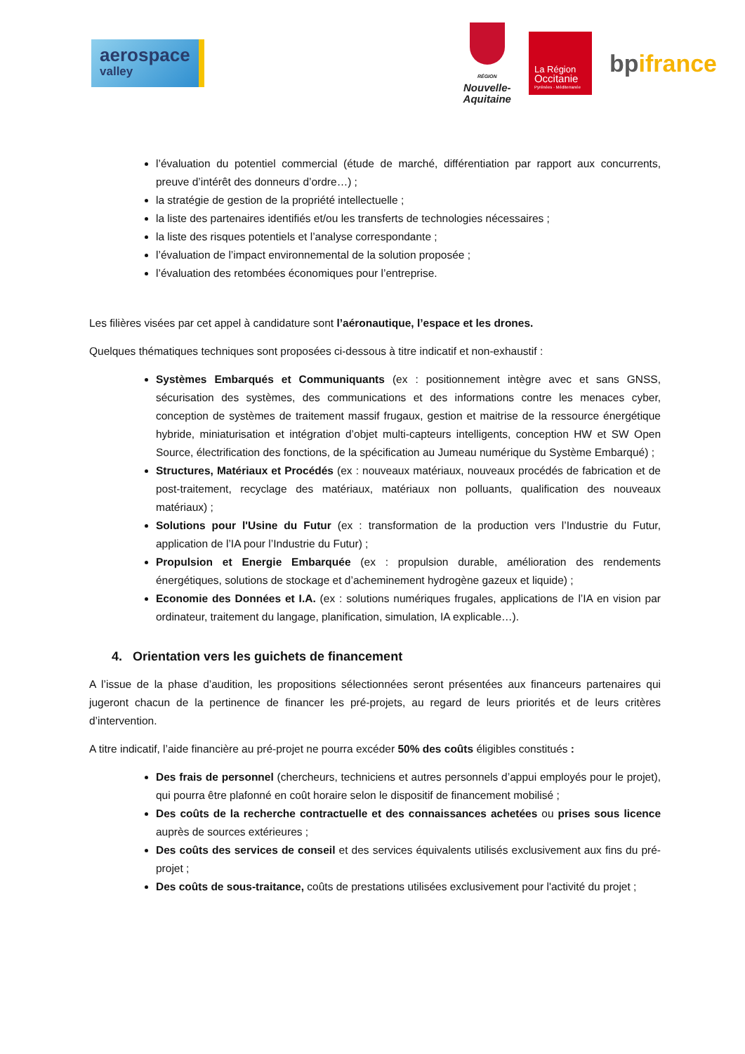aerospace
valley
RÉGION
Nouvelle-
Aquitaine
La Région
Occitanie
Pyrénées · Méditerranée
bpifrance
l’évaluation du potentiel commercial (étude de marché, différentiation par rapport aux concurrents, preuve d’intérêt des donneurs d’ordre…) ;
la stratégie de gestion de la propriété intellectuelle ;
la liste des partenaires identifiés et/ou les transferts de technologies nécessaires ;
la liste des risques potentiels et l’analyse correspondante ;
l’évaluation de l’impact environnemental de la solution proposée ;
l’évaluation des retombées économiques pour l’entreprise.
Les filières visées par cet appel à candidature sont l’aéronautique, l’espace et les drones.
Quelques thématiques techniques sont proposées ci-dessous à titre indicatif et non-exhaustif :
Systèmes Embarqués et Communiquants (ex : positionnement intègre avec et sans GNSS, sécurisation des systèmes, des communications et des informations contre les menaces cyber, conception de systèmes de traitement massif frugaux, gestion et maitrise de la ressource énergétique hybride, miniaturisation et intégration d’objet multi-capteurs intelligents, conception HW et SW Open Source, électrification des fonctions, de la spécification au Jumeau numérique du Système Embarqué) ;
Structures, Matériaux et Procédés (ex : nouveaux matériaux, nouveaux procédés de fabrication et de post-traitement, recyclage des matériaux, matériaux non polluants, qualification des nouveaux matériaux) ;
Solutions pour l'Usine du Futur (ex : transformation de la production vers l’Industrie du Futur, application de l’IA pour l’Industrie du Futur) ;
Propulsion et Energie Embarquée (ex : propulsion durable, amélioration des rendements énergétiques, solutions de stockage et d’acheminement hydrogène gazeux et liquide) ;
Economie des Données et I.A. (ex : solutions numériques frugales, applications de l’IA en vision par ordinateur, traitement du langage, planification, simulation, IA explicable…).
4. Orientation vers les guichets de financement
A l’issue de la phase d’audition, les propositions sélectionnées seront présentées aux financeurs partenaires qui jugeront chacun de la pertinence de financer les pré-projets, au regard de leurs priorités et de leurs critères d’intervention.
A titre indicatif, l’aide financière au pré-projet ne pourra excéder 50% des coûts éligibles constitués :
Des frais de personnel (chercheurs, techniciens et autres personnels d’appui employés pour le projet), qui pourra être plafonné en coût horaire selon le dispositif de financement mobilisé ;
Des coûts de la recherche contractuelle et des connaissances achetées ou prises sous licence auprès de sources extérieures ;
Des coûts des services de conseil et des services équivalents utilisés exclusivement aux fins du pré-projet ;
Des coûts de sous-traitance, coûts de prestations utilisées exclusivement pour l'activité du projet ;